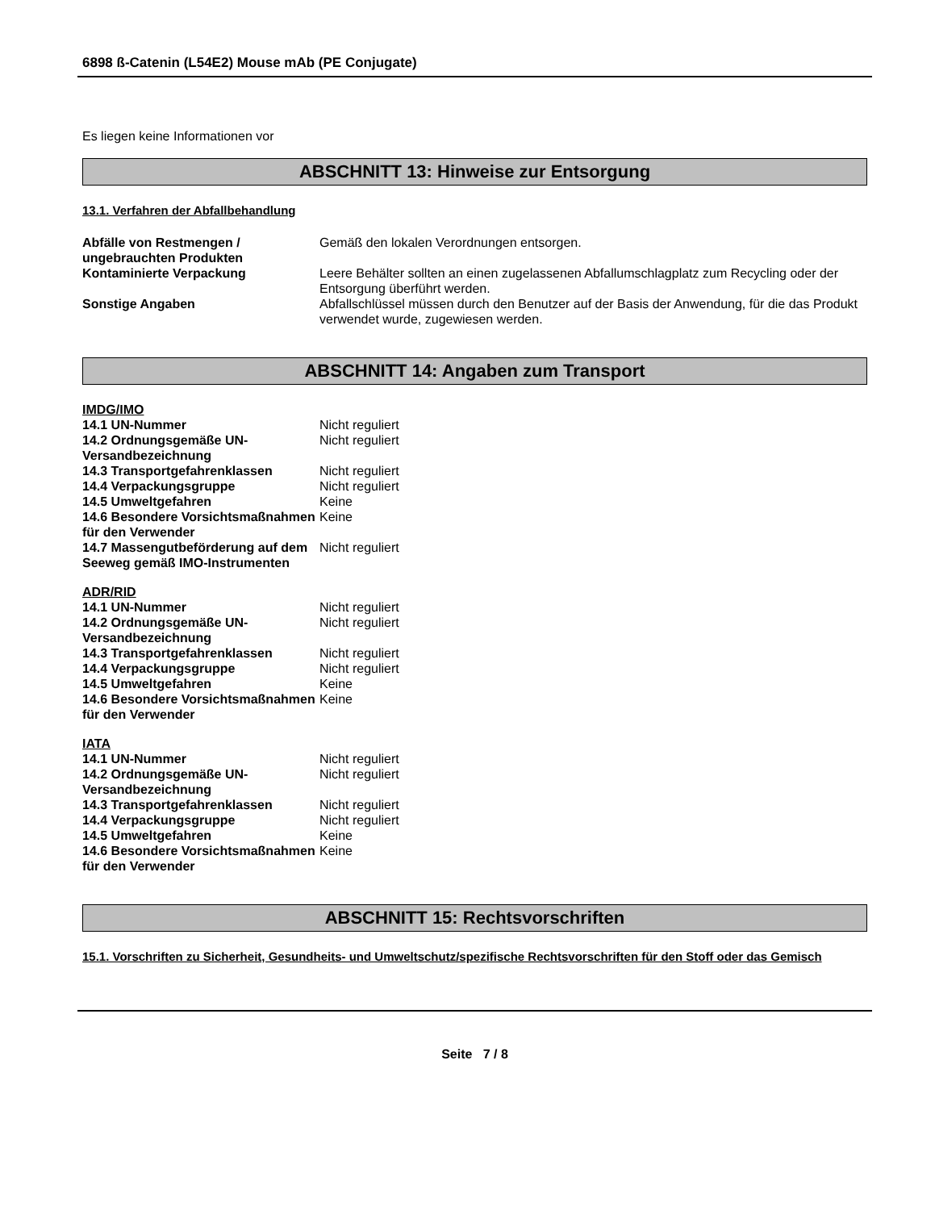6898 ß-Catenin (L54E2) Mouse mAb (PE Conjugate)
Es liegen keine Informationen vor
ABSCHNITT 13: Hinweise zur Entsorgung
13.1. Verfahren der Abfallbehandlung
Abfälle von Restmengen / ungebrauchten Produkten
Gemäß den lokalen Verordnungen entsorgen.
Kontaminierte Verpackung Leere Behälter sollten an einen zugelassenen Abfallumschlagplatz zum Recycling oder der Entsorgung überführt werden.
Sonstige Angaben Abfallschlüssel müssen durch den Benutzer auf der Basis der Anwendung, für die das Produkt verwendet wurde, zugewiesen werden.
ABSCHNITT 14: Angaben zum Transport
IMDG/IMO
14.1 UN-Nummer Nicht reguliert
14.2 Ordnungsgemäße UN-Versandbezeichnung
Nicht reguliert
14.3 Transportgefahrenklassen Nicht reguliert
14.4 Verpackungsgruppe Nicht reguliert
14.5 Umweltgefahren Keine
14.6 Besondere Vorsichtsmaßnahmen für den Verwender
Keine
14.7 Massengutbeförderung auf dem Seeweg gemäß IMO-Instrumenten
Nicht reguliert
ADR/RID
14.1 UN-Nummer Nicht reguliert
14.2 Ordnungsgemäße UN-Versandbezeichnung
Nicht reguliert
14.3 Transportgefahrenklassen Nicht reguliert
14.4 Verpackungsgruppe Nicht reguliert
14.5 Umweltgefahren Keine
14.6 Besondere Vorsichtsmaßnahmen für den Verwender
Keine
IATA
14.1 UN-Nummer Nicht reguliert
14.2 Ordnungsgemäße UN-Versandbezeichnung
Nicht reguliert
14.3 Transportgefahrenklassen Nicht reguliert
14.4 Verpackungsgruppe Nicht reguliert
14.5 Umweltgefahren Keine
14.6 Besondere Vorsichtsmaßnahmen für den Verwender
Keine
ABSCHNITT 15: Rechtsvorschriften
15.1. Vorschriften zu Sicherheit, Gesundheits- und Umweltschutz/spezifische Rechtsvorschriften für den Stoff oder das Gemisch
Seite 7 / 8